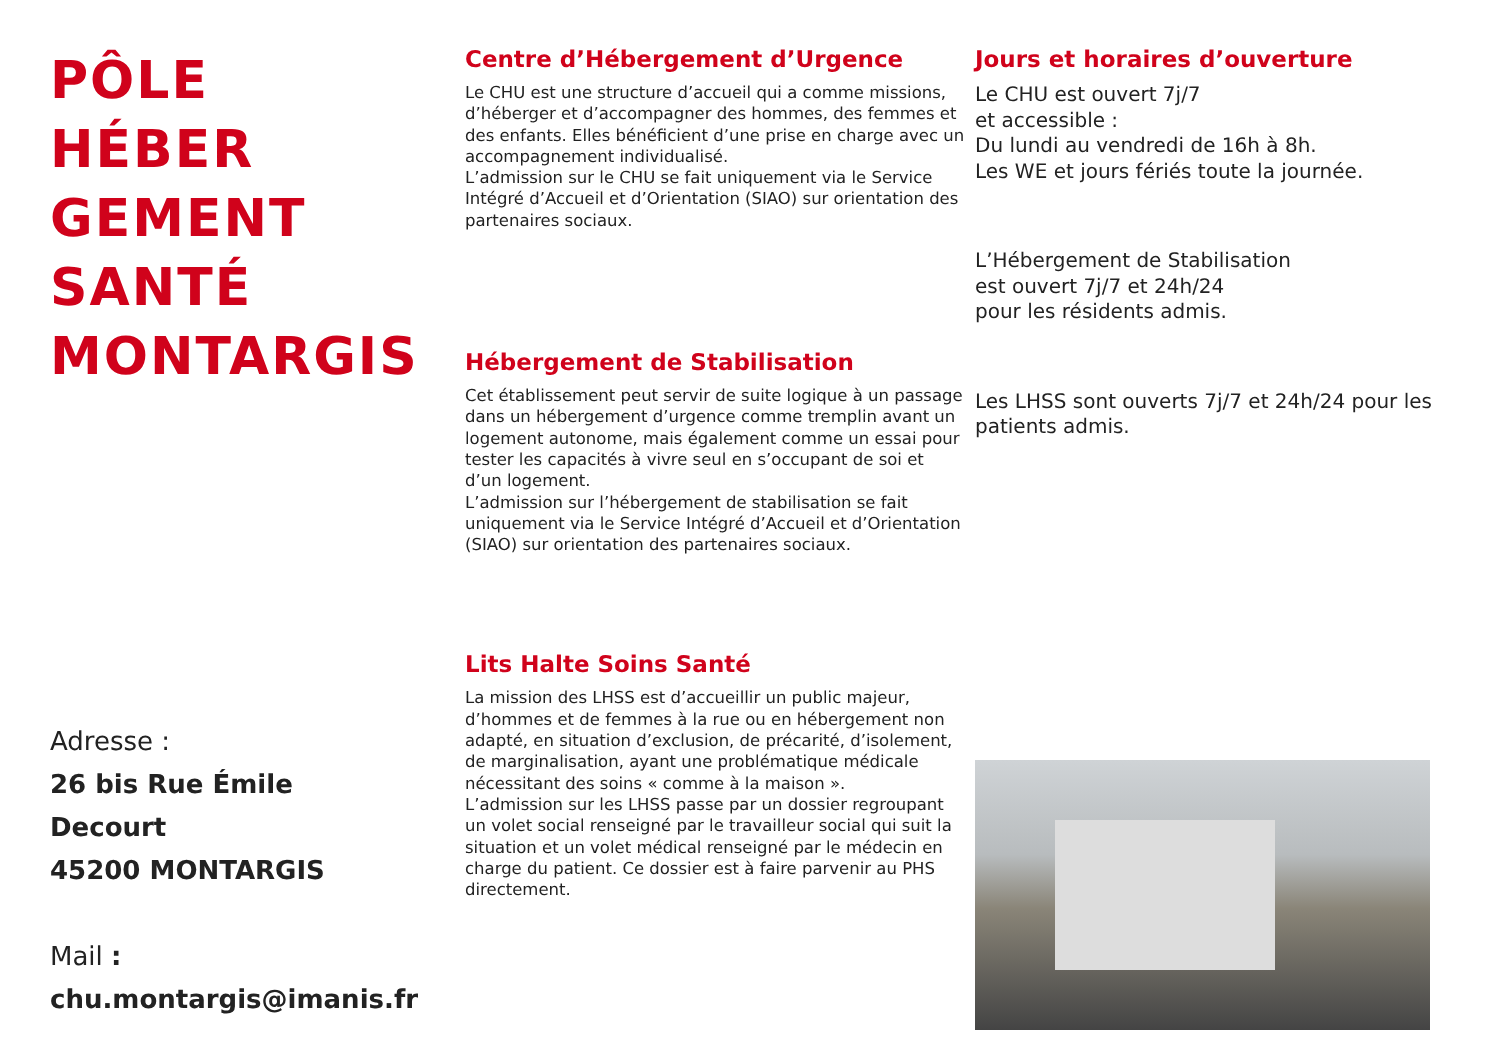PÔLE
HÉBER
GEMENT
SANTÉ
MONTARGIS
Adresse :
26 bis Rue Émile
Decourt
45200 MONTARGIS
Mail :
chu.montargis@imanis.fr
Centre d’Hébergement d’Urgence
Le CHU est une structure d’accueil qui a comme missions, d’héberger et d’accompagner des hommes, des femmes et des enfants. Elles bénéficient d’une prise en charge avec un accompagnement individualisé.
L’admission sur le CHU se fait uniquement via le Service Intégré d’Accueil et d’Orientation (SIAO) sur orientation des partenaires sociaux.
Hébergement de Stabilisation
Cet établissement peut servir de suite logique à un passage dans un hébergement d’urgence comme tremplin avant un logement autonome, mais également comme un essai pour tester les capacités à vivre seul en s’occupant de soi et d’un logement.
L’admission sur l’hébergement de stabilisation se fait uniquement via le Service Intégré d’Accueil et d’Orientation (SIAO) sur orientation des partenaires sociaux.
Lits Halte Soins Santé
La mission des LHSS est d’accueillir un public majeur, d’hommes et de femmes à la rue ou en hébergement non adapté, en situation d’exclusion, de précarité, d’isolement, de marginalisation, ayant une problématique médicale nécessitant des soins « comme à la maison ».
L’admission sur les LHSS passe par un dossier regroupant un volet social renseigné par le travailleur social qui suit la situation et un volet médical renseigné par le médecin en charge du patient. Ce dossier est à faire parvenir au PHS directement.
Jours et horaires d’ouverture
Le CHU est ouvert 7j/7
et accessible :
Du lundi au vendredi de 16h à 8h.
Les WE et jours fériés toute la journée.
L’Hébergement de Stabilisation
est ouvert 7j/7 et 24h/24
pour les résidents admis.
Les LHSS sont ouverts 7j/7 et 24h/24 pour les patients admis.